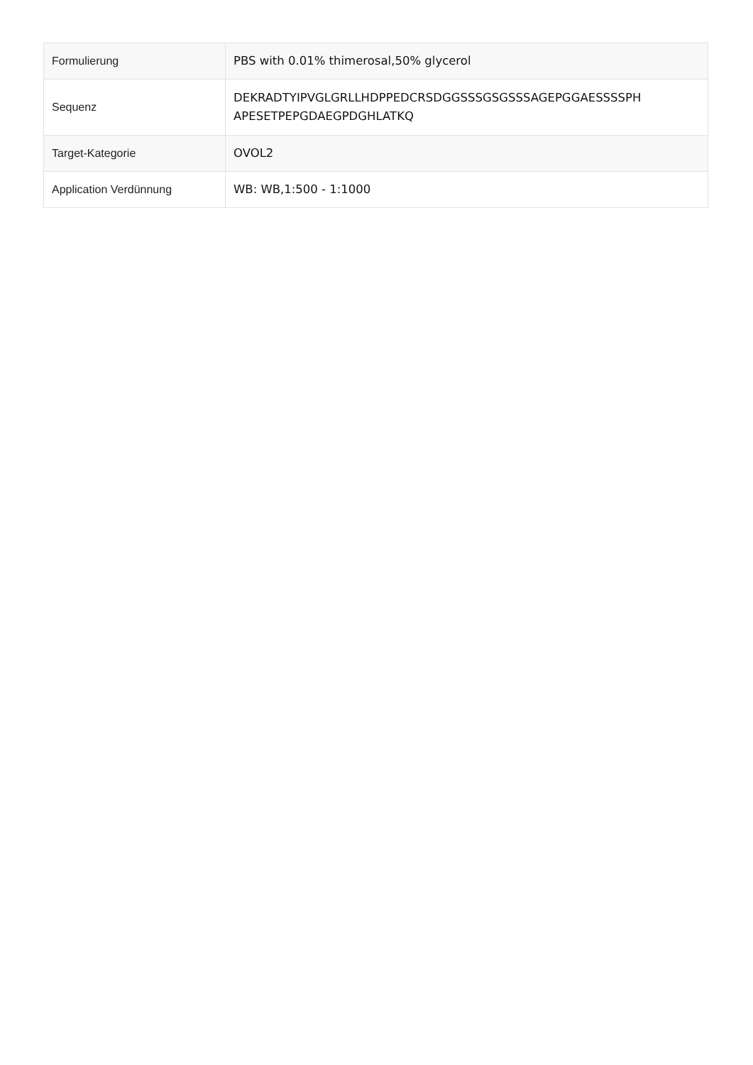| Formulierung | PBS with 0.01% thimerosal,50% glycerol |
| Sequenz | DEKRADTYIPVGLGRLLHDPPEDCRSDGGSSSGSGSSSAGEPGGAESSSSPH APESETPEPGDAEGPDGHLATKQ |
| Target-Kategorie | OVOL2 |
| Application Verdünnung | WB: WB,1:500 - 1:1000 |